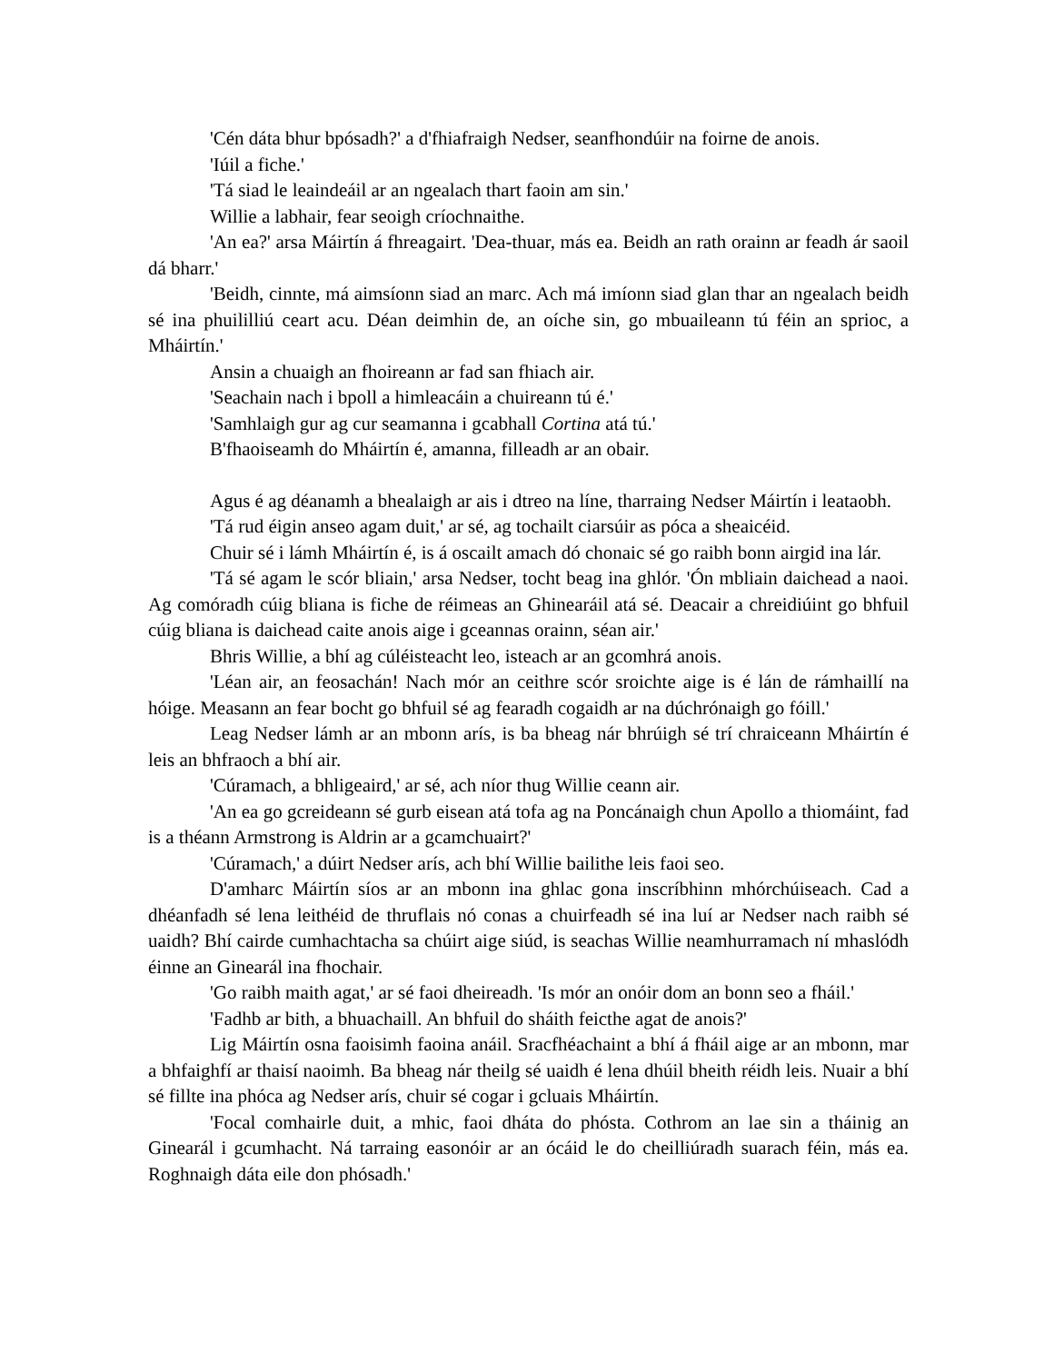'Cén dáta bhur bpósadh?' a d'fhiafraigh Nedser, seanfhondúir na foirne de anois.
'Iúil a fiche.'
'Tá siad le leaindeáil ar an ngealach thart faoin am sin.'
Willie a labhair, fear seoigh críochnaithe.
'An ea?' arsa Máirtín á fhreagairt. 'Dea-thuar, más ea. Beidh an rath orainn ar feadh ár saoil dá bharr.'
'Beidh, cinnte, má aimsíonn siad an marc. Ach má imíonn siad glan thar an ngealach beidh sé ina phuililliú ceart acu. Déan deimhin de, an oíche sin, go mbuaileann tú féin an sprioc, a Mháirtín.'
Ansin a chuaigh an fhoireann ar fad san fhiach air.
'Seachain nach i bpoll a himleacáin a chuireann tú é.'
'Samhlaigh gur ag cur seamanna i gcabhall Cortina atá tú.'
B'fhaoiseamh do Mháirtín é, amanna, filleadh ar an obair.
Agus é ag déanamh a bhealaigh ar ais i dtreo na líne, tharraing Nedser Máirtín i leataobh.
'Tá rud éigin anseo agam duit,' ar sé, ag tochailt ciarsúir as póca a sheaicéid.
Chuir sé i lámh Mháirtín é, is á oscailt amach dó chonaic sé go raibh bonn airgid ina lár.
'Tá sé agam le scór bliain,' arsa Nedser, tocht beag ina ghlór. 'Ón mbliain daichead a naoi. Ag comóradh cúig bliana is fiche de réimeas an Ghinearáil atá sé. Deacair a chreidiúint go bhfuil cúig bliana is daichead caite anois aige i gceannas orainn, séan air.'
Bhris Willie, a bhí ag cúléisteacht leo, isteach ar an gcomhrá anois.
'Léan air, an feosachán! Nach mór an ceithre scór sroichte aige is é lán de rámhaillí na hóige. Measann an fear bocht go bhfuil sé ag fearadh cogaidh ar na dúchrónaigh go fóill.'
Leag Nedser lámh ar an mbonn arís, is ba bheag nár bhrúigh sé trí chraiceann Mháirtín é leis an bhfraoch a bhí air.
'Cúramach, a bhligeaird,' ar sé, ach níor thug Willie ceann air.
'An ea go gcreideann sé gurb eisean atá tofa ag na Poncánaigh chun Apollo a thiomáint, fad is a théann Armstrong is Aldrin ar a gcamchuairt?'
'Cúramach,' a dúirt Nedser arís, ach bhí Willie bailithe leis faoi seo.
D'amharc Máirtín síos ar an mbonn ina ghlac gona inscríbhinn mhórchúiseach. Cad a dhéanfadh sé lena leithéid de thruflais nó conas a chuirfeadh sé ina luí ar Nedser nach raibh sé uaidh? Bhí cairde cumhachtacha sa chúirt aige siúd, is seachas Willie neamhurramach ní mhaslódh éinne an Ginearál ina fhochair.
'Go raibh maith agat,' ar sé faoi dheireadh. 'Is mór an onóir dom an bonn seo a fháil.'
'Fadhb ar bith, a bhuachaill. An bhfuil do sháith feicthe agat de anois?'
Lig Máirtín osna faoisimh faoina anáil. Sracfhéachaint a bhí á fháil aige ar an mbonn, mar a bhfaighfí ar thaisí naoimh. Ba bheag nár theilg sé uaidh é lena dhúil bheith réidh leis. Nuair a bhí sé fillte ina phóca ag Nedser arís, chuir sé cogar i gcluais Mháirtín.
'Focal comhairle duit, a mhic, faoi dháta do phósta. Cothrom an lae sin a tháinig an Ginearál i gcumhacht. Ná tarraing easonóir ar an ócáid le do cheilliúradh suarach féin, más ea. Roghnaigh dáta eile don phósadh.'